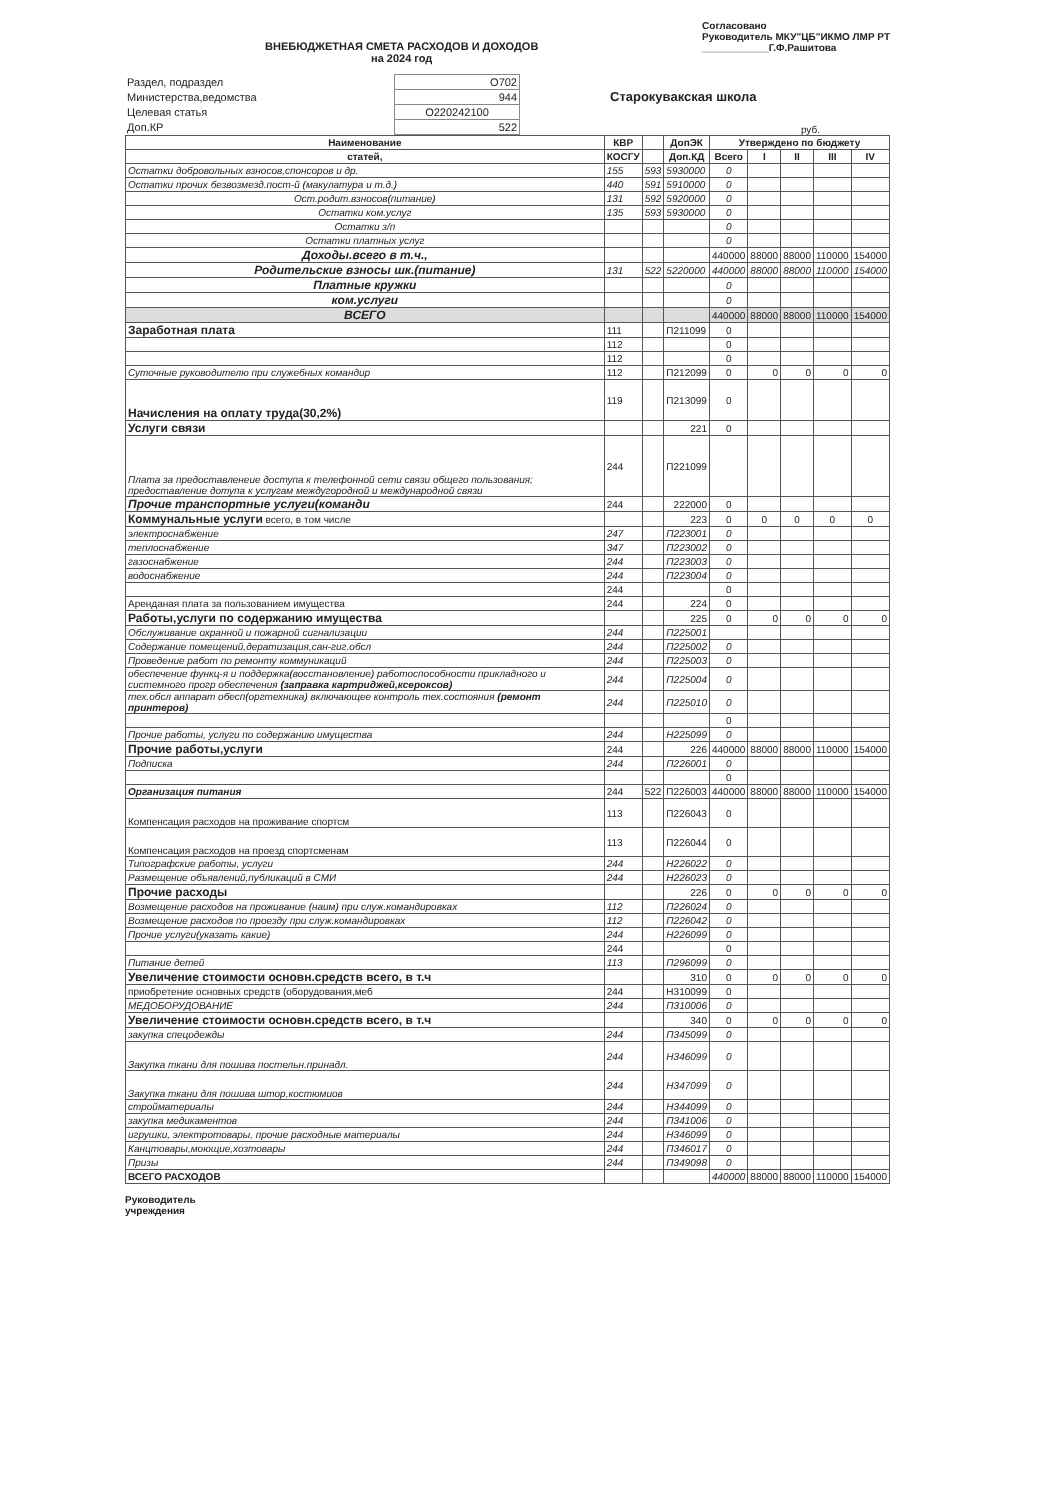ВНЕБЮДЖЕТНАЯ СМЕТА РАСХОДОВ И ДОХОДОВ
на 2024 год
Согласовано
Руководитель МКУ"ЦБ"ИКМО ЛМР РТ
____________Г.Ф.Рашитова
| Раздел, подраздел | O702 |
| Министерства,ведомства | 944 |
| Целевая статья | O220242100 |
| Доп.КР | 522 |
Старокувакская школа
руб.
| Наименование | КВР | | ДопЭК | Утверждено по бюджету | | | | |
| --- | --- | --- | --- | --- | --- | --- | --- | --- |
| статей, | КОСГУ | | Доп.КД | Всего | I | II | III | IV |
| Остатки добровольных взносов,спонсоров и др. | 155 | 593 | 5930000 | 0 | | | | |
| Остатки прочих безвозмезд.пост-й (макулатура и т.д.) | 440 | 591 | 5910000 | 0 | | | | |
| Ост.родит.взносов(питание) | 131 | 592 | 5920000 | 0 | | | | |
| Остатки ком.услуг | 135 | 593 | 5930000 | 0 | | | | |
| Остатки з/п | | | | 0 | | | | |
| Остатки платных услуг | | | | 0 | | | | |
| Доходы.всего в т.ч., | | | | 440000 | 88000 | 88000 | 110000 | 154000 |
| Родительские взносы шк.(питание) | 131 | 522 | 5220000 | 440000 | 88000 | 88000 | 110000 | 154000 |
| Платные кружки | | | | 0 | | | | |
| ком.услуги | | | | 0 | | | | |
| ВСЕГО | | | | 440000 | 88000 | 88000 | 110000 | 154000 |
| Заработная плата | 111 | | П211099 | 0 | | | | |
| | 112 | | | 0 | | | | |
| | 112 | | | 0 | | | | |
| Суточные руководителю при служебных командир | 112 | | П212099 | 0 | 0 | 0 | 0 | 0 |
| Начисления на оплату труда(30,2%) | 119 | | П213099 | 0 | | | | |
| Услуги связи | | | 221 | 0 | | | | |
| Плата за предоставленеие доступа к телефонной сети связи общего пользования; предоставление дотупа к услугам междугородной и международной связи | 244 | | П221099 | | | | | |
| Прочие транспортные услуги(команди | 244 | | 222000 | 0 | | | | |
| Коммунальные услуги всего, в том числе | | | 223 | 0 | 0 | 0 | 0 | 0 |
| электроснабжение | 247 | | П223001 | 0 | | | | |
| теплоснабжение | 347 | | П223002 | 0 | | | | |
| газоснабжение | 244 | | П223003 | 0 | | | | |
| водоснабжение | 244 | | П223004 | 0 | | | | |
| | 244 | | | 0 | | | | |
| Аренданая плата за пользованием имущества | 244 | | 224 | 0 | | | | |
| Работы,услуги по содержанию имущества | | | 225 | 0 | 0 | 0 | 0 | 0 |
| Обслуживание охранной и пожарной сигнализации | 244 | | П225001 | | | | | |
| Содержание помещений,дератизация,сан-гиг.обсл | 244 | | П225002 | 0 | | | | |
| Проведение работ по ремонту коммуникаций | 244 | | П225003 | 0 | | | | |
| обеспечение функц-я и поддержка(восстановление) работоспособности прикладного и системного прогр обеспечения (заправка картриджей,ксероксов) | 244 | | П225004 | 0 | | | | |
| тех.обсл аппарат обесп(оргтехника) включающее контроль тех.состояния (ремонт принтеров) | 244 | | П225010 | 0 | | | | |
| | | | | 0 | | | | |
| Прочие работы, услуги по содержанию имущества | 244 | | Н225099 | 0 | | | | |
| Прочие работы,услуги | 244 | | 226 | 440000 | 88000 | 88000 | 110000 | 154000 |
| Подписка | 244 | | П226001 | 0 | | | | |
| | | | | 0 | | | | |
| Организация питания | 244 | 522 | П226003 | 440000 | 88000 | 88000 | 110000 | 154000 |
| Компенсация расходов на проживание спортсм | 113 | | П226043 | 0 | | | | |
| Компенсация расходов на проезд спортсменам | 113 | | П226044 | 0 | | | | |
| Типографские работы, услуги | 244 | | Н226022 | 0 | | | | |
| Размещение объявлений,публикаций в СМИ | 244 | | Н226023 | 0 | | | | |
| Прочие расходы | | | 226 | 0 | 0 | 0 | 0 | 0 |
| Возмещение расходов на проживание (наим) при служ.командировках | 112 | | П226024 | 0 | | | | |
| Возмещение расходов по проезду при служ.командировках | 112 | | П226042 | 0 | | | | |
| Прочие услуги(указать какие) | 244 | | Н226099 | 0 | | | | |
| | 244 | | | 0 | | | | |
| Питание детей | 113 | | П296099 | 0 | | | | |
| Увеличение стоимости основн.средств всего, в т.ч | | | 310 | 0 | 0 | 0 | 0 | 0 |
| приобретение основных средств (оборудования,меб | 244 | | Н310099 | 0 | | | | |
| МЕДОБОРУДОВАНИЕ | 244 | | П310006 | 0 | | | | |
| Увеличение стоимости основн.средств всего, в т.ч | | | 340 | 0 | 0 | 0 | 0 | 0 |
| закупка спецодежды | 244 | | П345099 | 0 | | | | |
| Закупка ткани для пошива постельн.принадл. | 244 | | Н346099 | 0 | | | | |
| Закупка ткани для пошива штор,костюмиов | 244 | | Н347099 | 0 | | | | |
| стройматериалы | 244 | | Н344099 | 0 | | | | |
| закупка медикаментов | 244 | | П341006 | 0 | | | | |
| игрушки, электротовары, прочие расходные материалы | 244 | | Н346099 | 0 | | | | |
| Канцтовары,моющие,хозтовары | 244 | | П346017 | 0 | | | | |
| Призы | 244 | | П349098 | 0 | | | | |
| ВСЕГО РАСХОДОВ | | | | 440000 | 88000 | 88000 | 110000 | 154000 |
Руководитель
учреждения